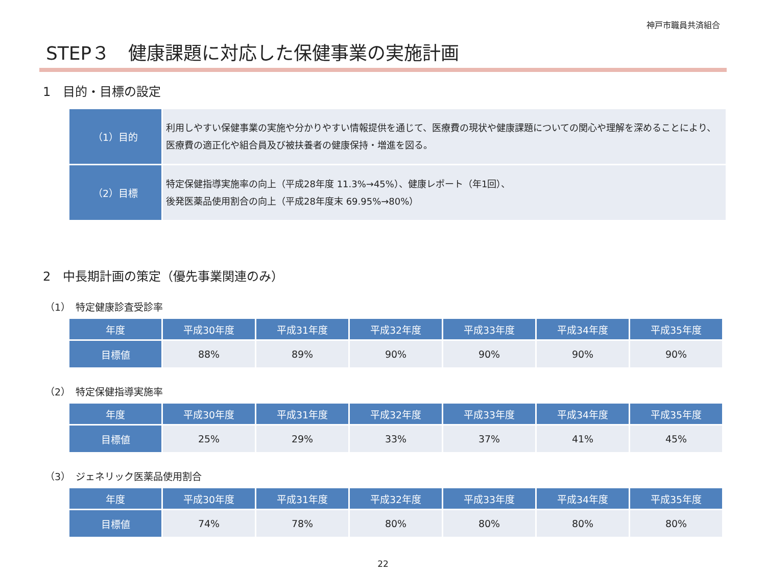神戸市職員共済組合
STEP３　健康課題に対応した保健事業の実施計画
1　目的・目標の設定
| （1）目的 | 利用しやすい保健事業の実施や分かりやすい情報提供を通じて、医療費の現状や健康課題についての関心や理解を深めることにより、医療費の適正化や組合員及び被扶養者の健康保持・増進を図る。 |
| （2）目標 | 特定保健指導実施率の向上（平成28年度 11.3%→45%）、健康レポート（年1回）、 後発医薬品使用割合の向上（平成28年度末 69.95%→80%） |
2　中長期計画の策定（優先事業関連のみ）
（1）　特定健康診査受診率
| 年度 | 平成30年度 | 平成31年度 | 平成32年度 | 平成33年度 | 平成34年度 | 平成35年度 |
| --- | --- | --- | --- | --- | --- | --- |
| 目標値 | 88% | 89% | 90% | 90% | 90% | 90% |
（2）　特定保健指導実施率
| 年度 | 平成30年度 | 平成31年度 | 平成32年度 | 平成33年度 | 平成34年度 | 平成35年度 |
| --- | --- | --- | --- | --- | --- | --- |
| 目標値 | 25% | 29% | 33% | 37% | 41% | 45% |
（3）　ジェネリック医薬品使用割合
| 年度 | 平成30年度 | 平成31年度 | 平成32年度 | 平成33年度 | 平成34年度 | 平成35年度 |
| --- | --- | --- | --- | --- | --- | --- |
| 目標値 | 74% | 78% | 80% | 80% | 80% | 80% |
22